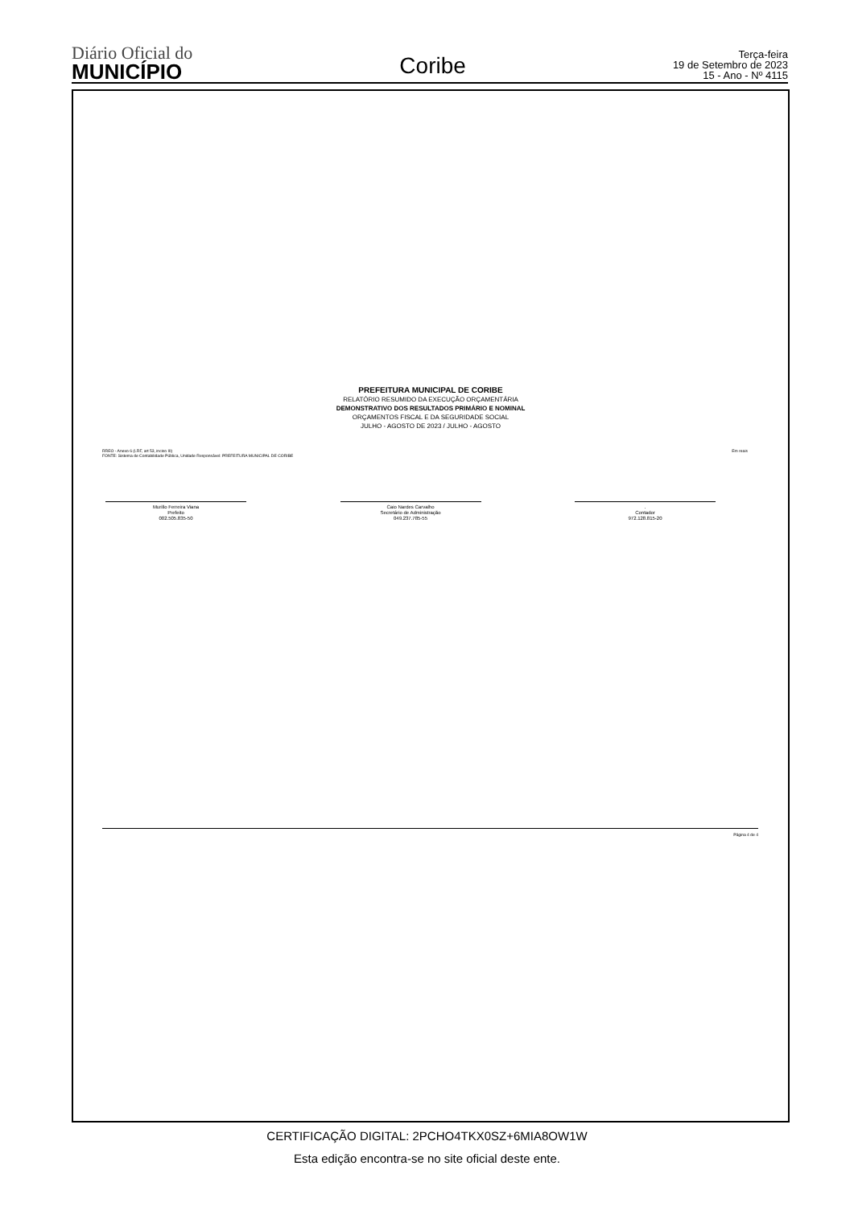Diário Oficial do
MUNICÍPIO
Coribe
Terça-feira
19 de Setembro de 2023
15 - Ano - Nº 4115
PREFEITURA MUNICIPAL DE CORIBE
RELATÓRIO RESUMIDO DA EXECUÇÃO ORÇAMENTÁRIA
DEMONSTRATIVO DOS RESULTADOS PRIMÁRIO E NOMINAL
ORÇAMENTOS FISCAL E DA SEGURIDADE SOCIAL
JULHO - AGOSTO DE 2023 / JULHO - AGOSTO
RREO - Anexo 6 (LRF, art 53, inciso III)
FONTE: Sistema de Contabilidade Pública, Unidade Responsável: PREFEITURA MUNICIPAL DE CORIBE
Em reais
Murillo Ferreira Viana
Prefeito
002.505.835-50
Caio Nardes Carvalho
Secretário de Administração
049.237.785-55
.
Contador
972.128.815-20
Página 4 de 4
CERTIFICAÇÃO DIGITAL: 2PCHO4TKX0SZ+6MIA8OW1W
Esta edição encontra-se no site oficial deste ente.